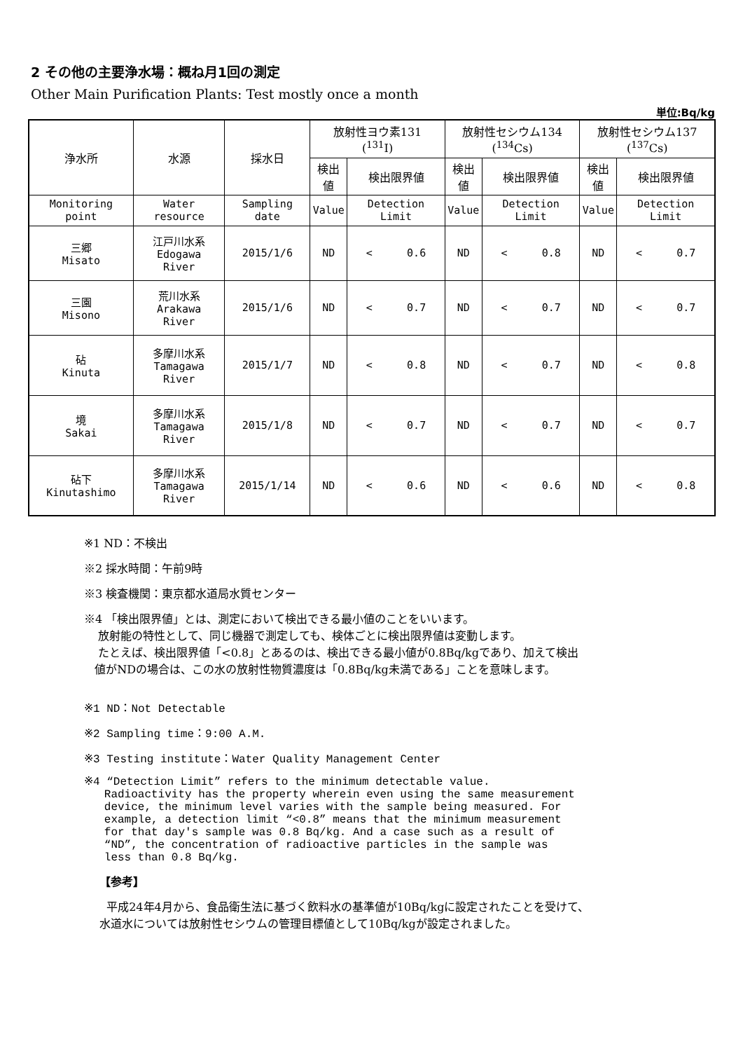2 その他の主要浄水場：概ね月1回の測定
Other Main Purification Plants: Test mostly once a month
単位:Bq/kg
| 浄水所 | 水源 | 採水日 | 放射性ヨウ素131 (<sup>131</sup>I) | | 放射性セシウム134 (<sup>134</sup>Cs) | | 放射性セシウム137 (<sup>137</sup>Cs) | |
| | | | 検出値 | 検出限界値 | 検出値 | 検出限界値 | 検出値 | 検出限界値 |
| Monitoring point | Water resource | Sampling date | Value | Detection Limit | Value | Detection Limit | Value | Detection Limit |
| 三郷 Misato | 江戸川水系 Edogawa River | 2015/1/6 | ND | < 0.6 | ND | < 0.8 | ND | < 0.7 |
| 三園 Misono | 荒川水系 Arakawa River | 2015/1/6 | ND | < 0.7 | ND | < 0.7 | ND | < 0.7 |
| 砧 Kinuta | 多摩川水系 Tamagawa River | 2015/1/7 | ND | < 0.8 | ND | < 0.7 | ND | < 0.8 |
| 境 Sakai | 多摩川水系 Tamagawa River | 2015/1/8 | ND | < 0.7 | ND | < 0.7 | ND | < 0.7 |
| 砧下 Kinutashimo | 多摩川水系 Tamagawa River | 2015/1/14 | ND | < 0.6 | ND | < 0.6 | ND | < 0.8 |
※1 ND：不検出
※2 採水時間：午前9時
※3 検査機関：東京都水道局水質センター
※4 「検出限界値」とは、測定において検出できる最小値のことをいいます。
放射能の特性として、同じ機器で測定しても、検体ごとに検出限界値は変動します。
たとえば、検出限界値「<0.8」とあるのは、検出できる最小値が0.8Bq/kgであり、加えて検出
値がNDの場合は、この水の放射性物質濃度は「0.8Bq/kg未満である」ことを意味します。
※1 ND：Not Detectable
※2 Sampling time：9:00 A.M.
※3 Testing institute：Water Quality Management Center
※4 “Detection Limit” refers to the minimum detectable value.
Radioactivity has the property wherein even using the same measurement
device, the minimum level varies with the sample being measured. For
example, a detection limit “<0.8” means that the minimum measurement
for that day's sample was 0.8 Bq/kg. And a case such as a result of
“ND”, the concentration of radioactive particles in the sample was
less than 0.8 Bq/kg.
【参考】
平成24年4月から、食品衛生法に基づく飲料水の基準値が10Bq/kgに設定されたことを受けて、
水道水については放射性セシウムの管理目標値として10Bq/kgが設定されました。